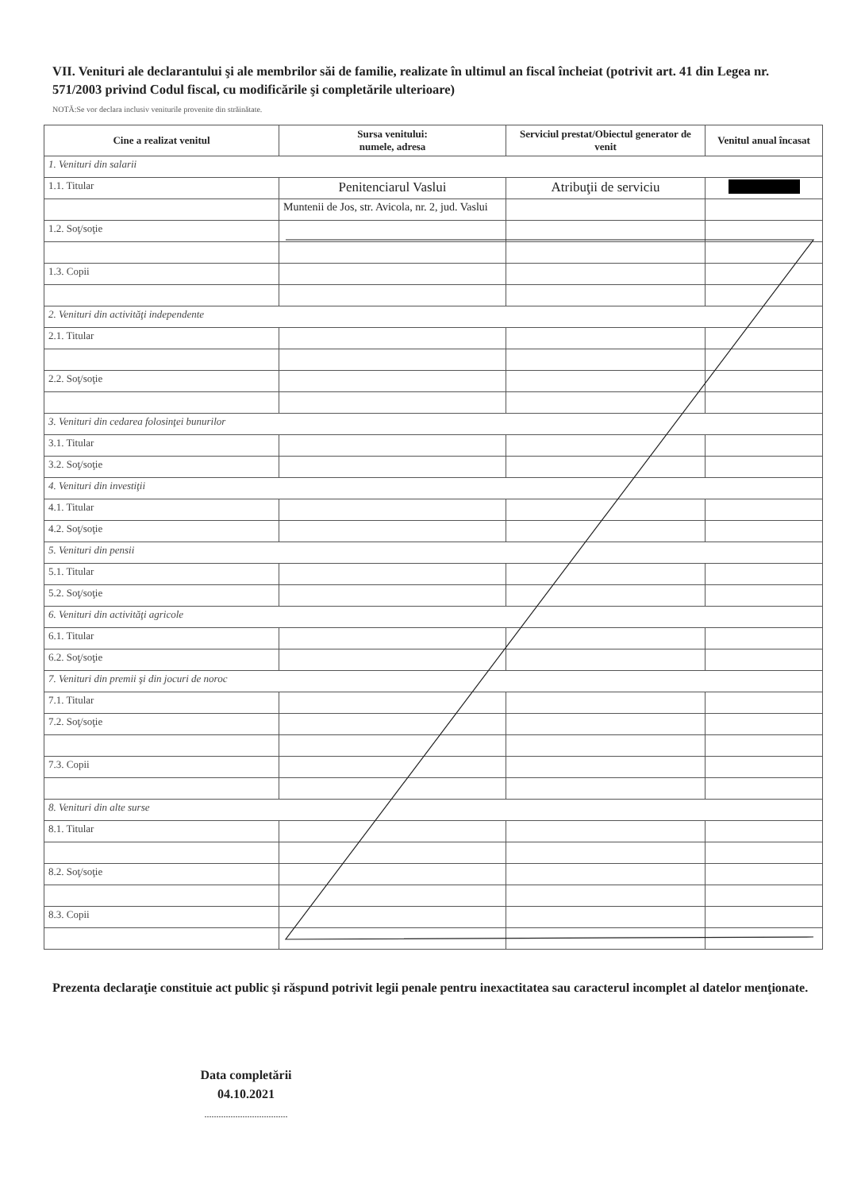VII. Venituri ale declarantului şi ale membrilor săi de familie, realizate în ultimul an fiscal încheiat (potrivit art. 41 din Legea nr. 571/2003 privind Codul fiscal, cu modificările şi completările ulterioare)
NOTĂ:Se vor declara inclusiv veniturile provenite din străinătate.
| Cine a realizat venitul | Sursa venitului: numele, adresa | Serviciul prestat/Obiectul generator de venit | Venitul anual încasat |
| --- | --- | --- | --- |
| 1. Venituri din salarii | | | |
| 1.1. Titular | Penitenciarul Vaslui | Atribuţii de serviciu | |
| | Muntenii de Jos, str. Avicola, nr. 2, jud. Vaslui | | |
| 1.2. Soţ/soţie | | | |
| 1.3. Copii | | | |
| 2. Venituri din activităţi independente | | | |
| 2.1. Titular | | | |
| 2.2. Soţ/soţie | | | |
| 3. Venituri din cedarea folosinţei bunurilor | | | |
| 3.1. Titular | | | |
| 3.2. Soţ/soţie | | | |
| 4. Venituri din investiţii | | | |
| 4.1. Titular | | | |
| 4.2. Soţ/soţie | | | |
| 5. Venituri din pensii | | | |
| 5.1. Titular | | | |
| 5.2. Soţ/soţie | | | |
| 6. Venituri din activităţi agricole | | | |
| 6.1. Titular | | | |
| 6.2. Soţ/soţie | | | |
| 7. Venituri din premii şi din jocuri de noroc | | | |
| 7.1. Titular | | | |
| 7.2. Soţ/soţie | | | |
| 7.3. Copii | | | |
| 8. Venituri din alte surse | | | |
| 8.1. Titular | | | |
| 8.2. Soţ/soţie | | | |
| 8.3. Copii | | | |
Prezenta declaraţie constituie act public şi răspund potrivit legii penale pentru inexactitatea sau caracterul incomplet al datelor menţionate.
Data completării
04.10.2021
...................................